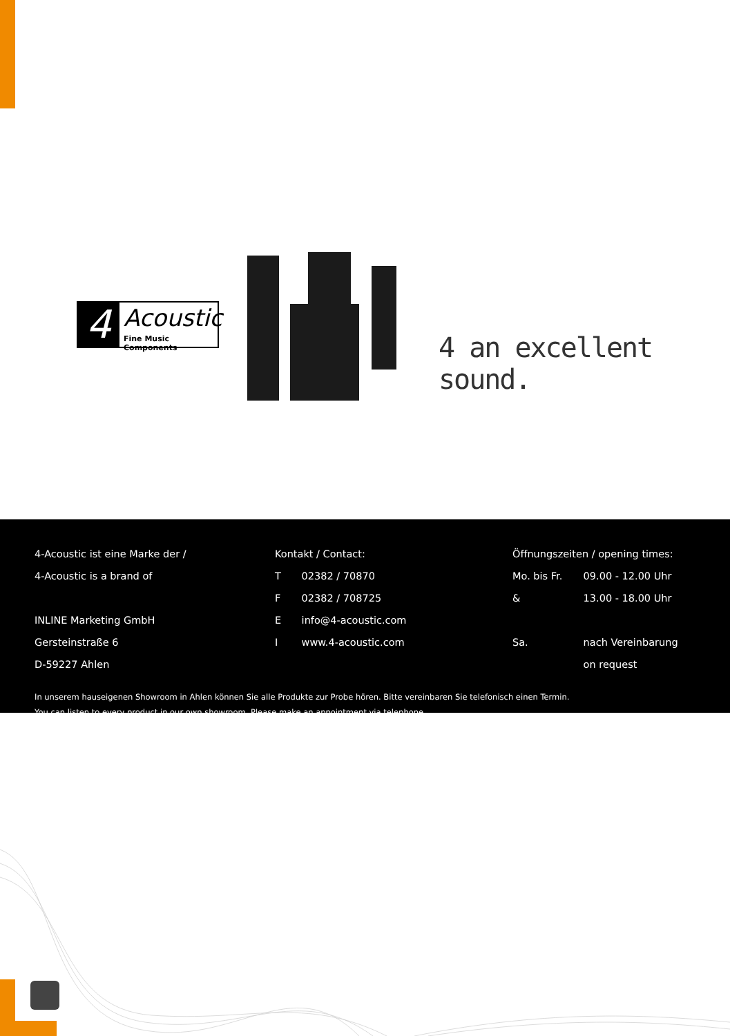4 Acoustic
Fine Music Components
4 an excellent sound.
4-Acoustic ist eine Marke der /
4-Acoustic is a brand of
INLINE Marketing GmbH
Gersteinstraße 6
D-59227 Ahlen
Kontakt / Contact:
T 02382 / 70870
F 02382 / 708725
E info@4-acoustic.com
I www.4-acoustic.com
Öffnungszeiten / opening times:
Mo. bis Fr. 09.00 - 12.00 Uhr
& 13.00 - 18.00 Uhr
Sa. nach Vereinbarung
on request
In unserem hauseigenen Showroom in Ahlen können Sie alle Produkte zur Probe hören. Bitte vereinbaren Sie telefonisch einen Termin.
You can listen to every product in our own showroom. Please make an appointment via telephone.